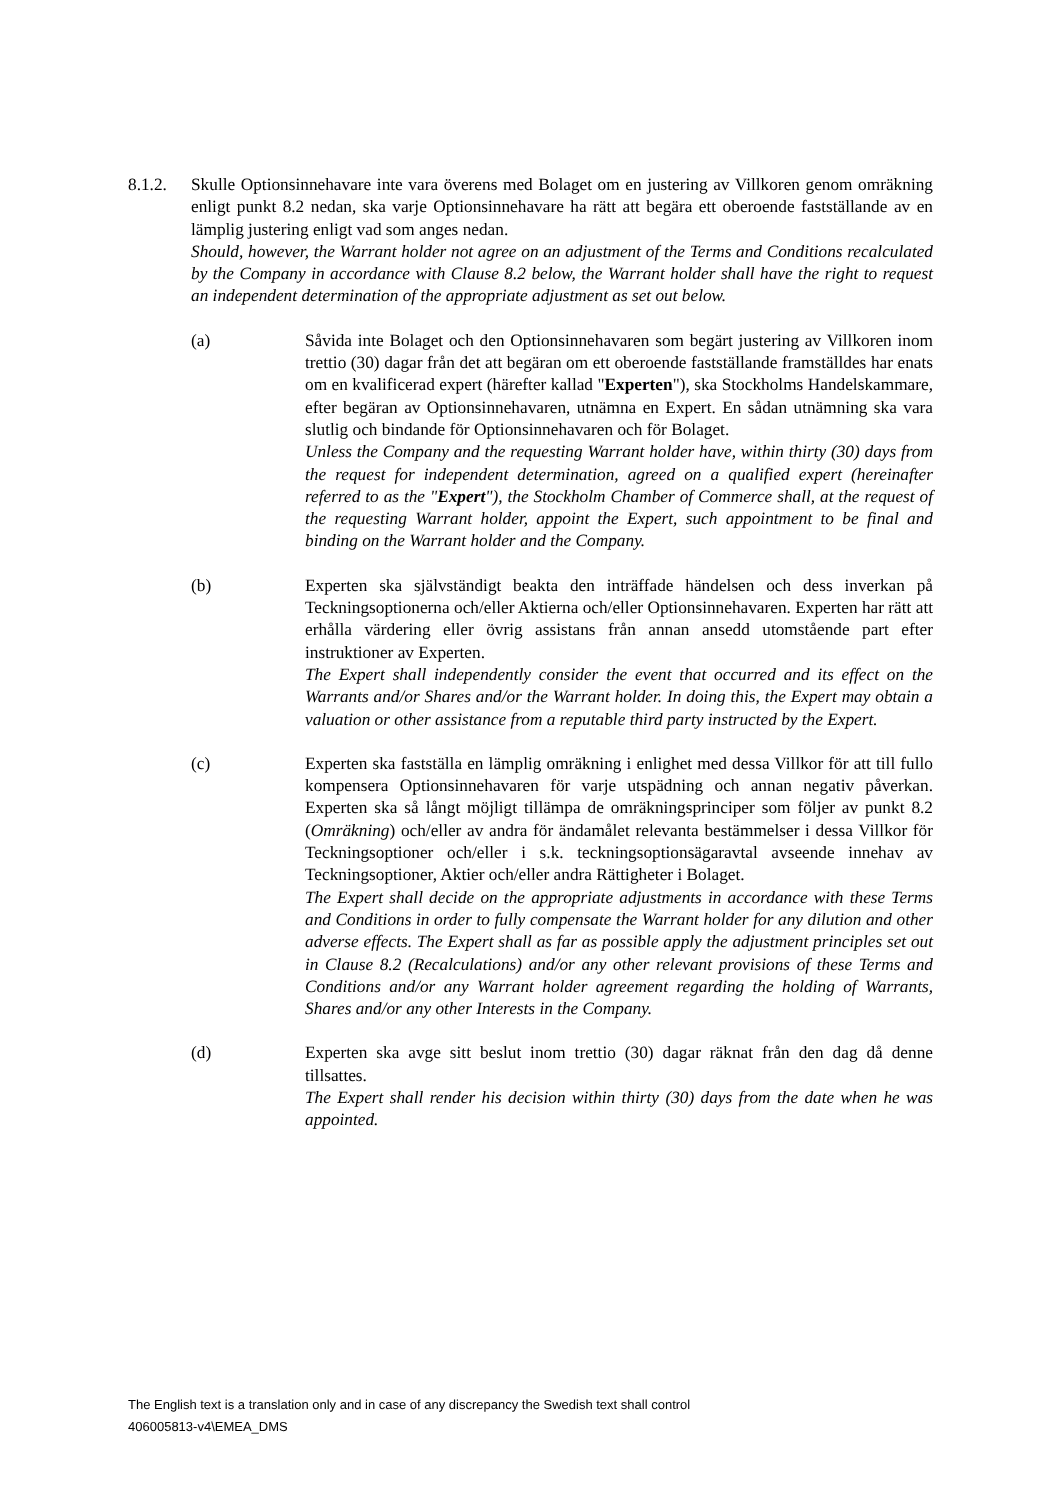8.1.2. Skulle Optionsinnehavare inte vara överens med Bolaget om en justering av Villkoren genom omräkning enligt punkt 8.2 nedan, ska varje Optionsinnehavare ha rätt att begära ett oberoende fastställande av en lämplig justering enligt vad som anges nedan.
Should, however, the Warrant holder not agree on an adjustment of the Terms and Conditions recalculated by the Company in accordance with Clause 8.2 below, the Warrant holder shall have the right to request an independent determination of the appropriate adjustment as set out below.
(a) Såvida inte Bolaget och den Optionsinnehavaren som begärt justering av Villkoren inom trettio (30) dagar från det att begäran om ett oberoende fastställande framställdes har enats om en kvalificerad expert (härefter kallad "Experten"), ska Stockholms Handelskammare, efter begäran av Optionsinnehavaren, utnämna en Expert. En sådan utnämning ska vara slutlig och bindande för Optionsinnehavaren och för Bolaget.
Unless the Company and the requesting Warrant holder have, within thirty (30) days from the request for independent determination, agreed on a qualified expert (hereinafter referred to as the "Expert"), the Stockholm Chamber of Commerce shall, at the request of the requesting Warrant holder, appoint the Expert, such appointment to be final and binding on the Warrant holder and the Company.
(b) Experten ska självständigt beakta den inträffade händelsen och dess inverkan på Teckningsoptionerna och/eller Aktierna och/eller Optionsinnehavaren. Experten har rätt att erhålla värdering eller övrig assistans från annan ansedd utomstående part efter instruktioner av Experten.
The Expert shall independently consider the event that occurred and its effect on the Warrants and/or Shares and/or the Warrant holder. In doing this, the Expert may obtain a valuation or other assistance from a reputable third party instructed by the Expert.
(c) Experten ska fastställa en lämplig omräkning i enlighet med dessa Villkor för att till fullo kompensera Optionsinnehavaren för varje utspädning och annan negativ påverkan. Experten ska så långt möjligt tillämpa de omräkningsprinciper som följer av punkt 8.2 (Omräkning) och/eller av andra för ändamålet relevanta bestämmelser i dessa Villkor för Teckningsoptioner och/eller i s.k. teckningsoptionsägaravtal avseende innehav av Teckningsoptioner, Aktier och/eller andra Rättigheter i Bolaget.
The Expert shall decide on the appropriate adjustments in accordance with these Terms and Conditions in order to fully compensate the Warrant holder for any dilution and other adverse effects. The Expert shall as far as possible apply the adjustment principles set out in Clause 8.2 (Recalculations) and/or any other relevant provisions of these Terms and Conditions and/or any Warrant holder agreement regarding the holding of Warrants, Shares and/or any other Interests in the Company.
(d) Experten ska avge sitt beslut inom trettio (30) dagar räknat från den dag då denne tillsattes.
The Expert shall render his decision within thirty (30) days from the date when he was appointed.
The English text is a translation only and in case of any discrepancy the Swedish text shall control
406005813-v4\EMEA_DMS